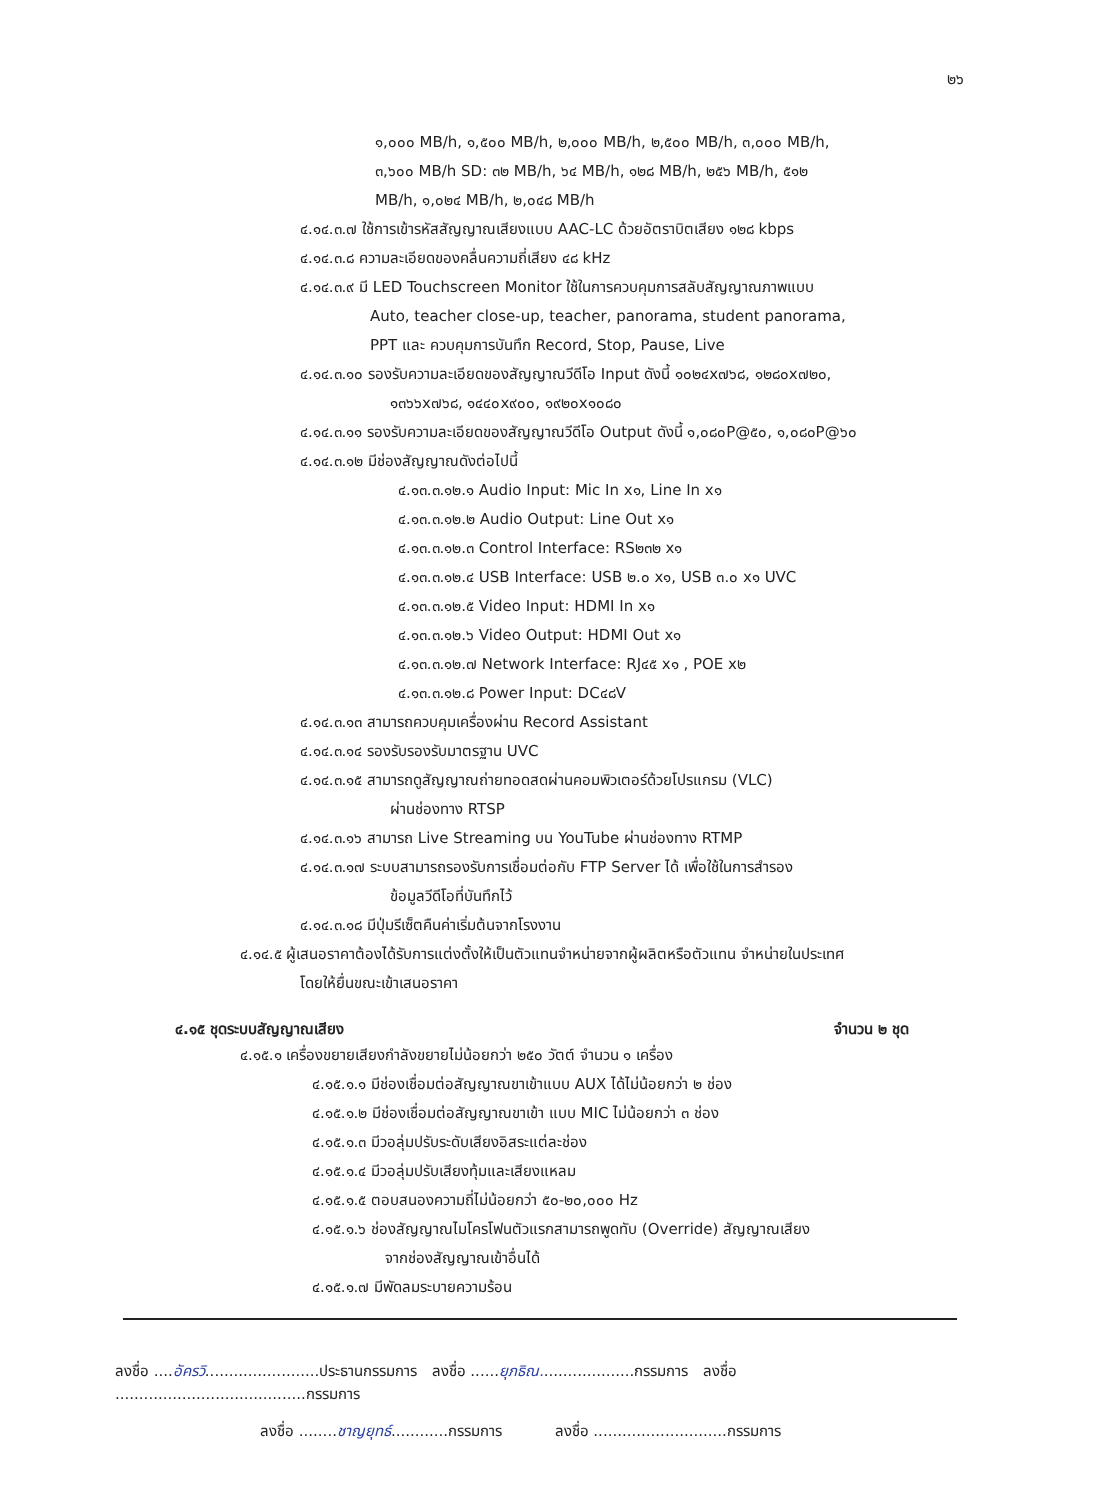๒๖
๑,๐๐๐ MB/h, ๑,๕๐๐ MB/h, ๒,๐๐๐ MB/h, ๒,๕๐๐ MB/h, ๓,๐๐๐ MB/h,
๓,๖๐๐ MB/h SD: ๓๒ MB/h, ๖๔ MB/h, ๑๒๘ MB/h, ๒๕๖ MB/h, ๕๑๒
MB/h, ๑,๐๒๔ MB/h, ๒,๐๔๘ MB/h
๔.๑๔.๓.๗ ใช้การเข้ารหัสสัญญาณเสียงแบบ AAC-LC ด้วยอัตราบิตเสียง ๑๒๘ kbps
๔.๑๔.๓.๘ ความละเอียดของคลื่นความถี่เสียง ๔๘ kHz
๔.๑๔.๓.๙ มี LED Touchscreen Monitor ใช้ในการควบคุมการสลับสัญญาณภาพแบบ
Auto, teacher close-up, teacher, panorama, student panorama,
PPT และ ควบคุมการบันทึก Record, Stop, Pause, Live
๔.๑๔.๓.๑๐ รองรับความละเอียดของสัญญาณวีดีโอ Input ดังนี้ ๑๐๒๔x๗๖๘, ๑๒๘๐x๗๒๐,
๑๓๖๖x๗๖๘, ๑๔๔๐x๙๐๐, ๑๙๒๐x๑๐๘๐
๔.๑๔.๓.๑๑ รองรับความละเอียดของสัญญาณวีดีโอ Output ดังนี้ ๑,๐๘๐P@๕๐, ๑,๐๘๐P@๖๐
๔.๑๔.๓.๑๒ มีช่องสัญญาณดังต่อไปนี้
๔.๑๓.๓.๑๒.๑ Audio Input: Mic In x๑, Line In x๑
๔.๑๓.๓.๑๒.๒ Audio Output: Line Out x๑
๔.๑๓.๓.๑๒.๓ Control Interface: RS๒๓๒ x๑
๔.๑๓.๓.๑๒.๔ USB Interface: USB ๒.๐ x๑, USB ๓.๐ x๑ UVC
๔.๑๓.๓.๑๒.๕ Video Input: HDMI In x๑
๔.๑๓.๓.๑๒.๖ Video Output: HDMI Out x๑
๔.๑๓.๓.๑๒.๗ Network Interface: RJ๔๕ x๑ , POE x๒
๔.๑๓.๓.๑๒.๘ Power Input: DC๔๘V
๔.๑๔.๓.๑๓ สามารถควบคุมเครื่องผ่าน Record Assistant
๔.๑๔.๓.๑๔ รองรับรองรับมาตรฐาน UVC
๔.๑๔.๓.๑๕ สามารถดูสัญญาณถ่ายทอดสดผ่านคอมพิวเตอร์ด้วยโปรแกรม (VLC)
ผ่านช่องทาง RTSP
๔.๑๔.๓.๑๖ สามารถ Live Streaming บน YouTube ผ่านช่องทาง RTMP
๔.๑๔.๓.๑๗ ระบบสามารถรองรับการเชื่อมต่อกับ FTP Server ได้ เพื่อใช้ในการสำรอง
ข้อมูลวีดีโอที่บันทึกไว้
๔.๑๔.๓.๑๘ มีปุ่มรีเซ็ตคืนค่าเริ่มต้นจากโรงงาน
๔.๑๔.๕ ผู้เสนอราคาต้องได้รับการแต่งตั้งให้เป็นตัวแทนจำหน่ายจากผู้ผลิตหรือตัวแทน จำหน่ายในประเทศ
โดยให้ยื่นขณะเข้าเสนอราคา
๔.๑๕ ชุดระบบสัญญาณเสียง จำนวน ๒ ชุด
๔.๑๕.๑ เครื่องขยายเสียงกำลังขยายไม่น้อยกว่า ๒๕๐ วัตต์ จำนวน ๑ เครื่อง
๔.๑๕.๑.๑ มีช่องเชื่อมต่อสัญญาณขาเข้าแบบ AUX ได้ไม่น้อยกว่า ๒ ช่อง
๔.๑๕.๑.๒ มีช่องเชื่อมต่อสัญญาณขาเข้า แบบ MIC ไม่น้อยกว่า ๓ ช่อง
๔.๑๕.๑.๓ มีวอลุ่มปรับระดับเสียงอิสระแต่ละช่อง
๔.๑๕.๑.๔ มีวอลุ่มปรับเสียงทุ้มและเสียงแหลม
๔.๑๕.๑.๕ ตอบสนองความถี่ไม่น้อยกว่า ๕๐-๒๐,๐๐๐ Hz
๔.๑๕.๑.๖ ช่องสัญญาณไมโครโฟนตัวแรกสามารถพูดทับ (Override) สัญญาณเสียง
จากช่องสัญญาณเข้าอื่นได้
๔.๑๕.๑.๗ มีพัดลมระบายความร้อน
ลงชื่อ ....อัครวิ........................ประธานกรรมการ ลงชื่อ ......ยุภธิณ....................กรรมการ ลงชื่อ ........................................กรรมการ
ลงชื่อ ........ชาญยุทธ์............กรรมการ ลงชื่อ ............................กรรมการ